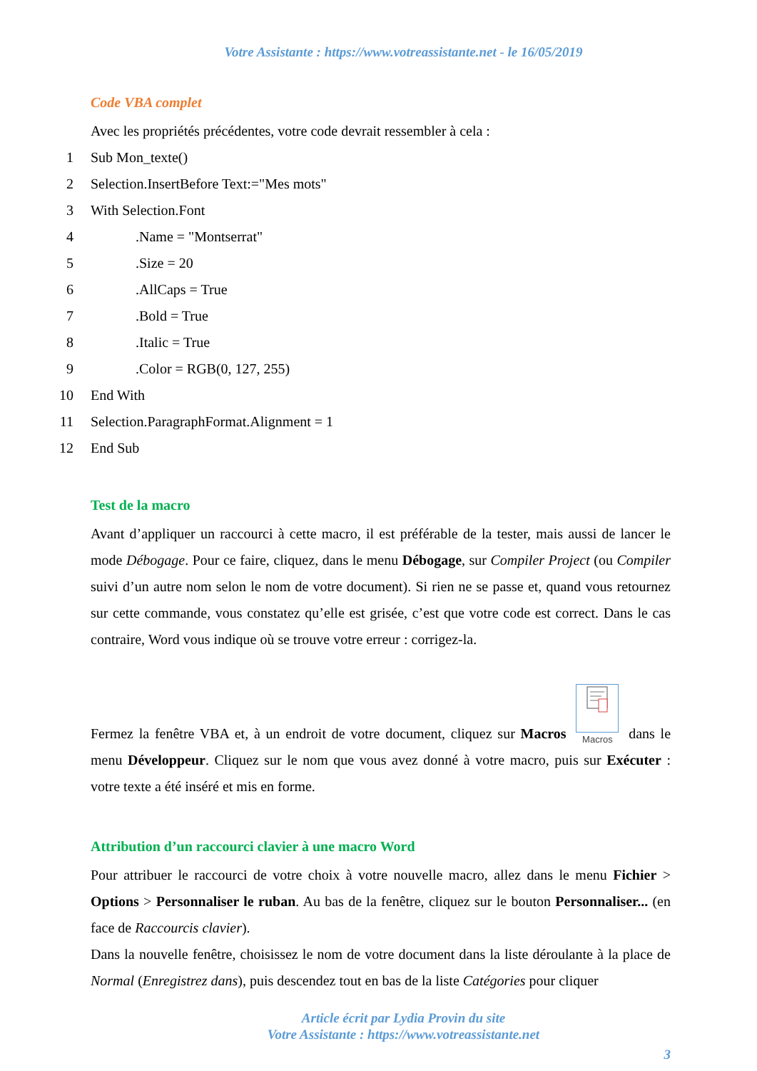Votre Assistante : https://www.votreassistante.net - le 16/05/2019
Code VBA complet
Avec les propriétés précédentes, votre code devrait ressembler à cela :
1 Sub Mon_texte()
2 Selection.InsertBefore Text:="Mes mots"
3 With Selection.Font
4.Name = "Montserrat"
5.Size = 20
6.AllCaps = True
7.Bold = True
8.Italic = True
9.Color = RGB(0, 127, 255)
10 End With
11 Selection.ParagraphFormat.Alignment = 1
12 End Sub
Test de la macro
Avant d’appliquer un raccourci à cette macro, il est préférable de la tester, mais aussi de lancer le mode Débogage. Pour ce faire, cliquez, dans le menu Débogage, sur Compiler Project (ou Compiler suivi d’un autre nom selon le nom de votre document). Si rien ne se passe et, quand vous retournez sur cette commande, vous constatez qu’elle est grisée, c’est que votre code est correct. Dans le cas contraire, Word vous indique où se trouve votre erreur : corrigez-la.
Fermez la fenêtre VBA et, à un endroit de votre document, cliquez sur Macros
Macros dans le menu Développeur. Cliquez sur le nom que vous avez donné à votre macro, puis sur Exécuter : votre texte a été inséré et mis en forme.
Attribution d’un raccourci clavier à une macro Word
Pour attribuer le raccourci de votre choix à votre nouvelle macro, allez dans le menu Fichier > Options > Personnaliser le ruban. Au bas de la fenêtre, cliquez sur le bouton Personnaliser... (en face de Raccourcis clavier).
Dans la nouvelle fenêtre, choisissez le nom de votre document dans la liste déroulante à la place de Normal (Enregistrez dans), puis descendez tout en bas de la liste Catégories pour cliquer
Article écrit par Lydia Provin du site
Votre Assistante : https://www.votreassistante.net
3